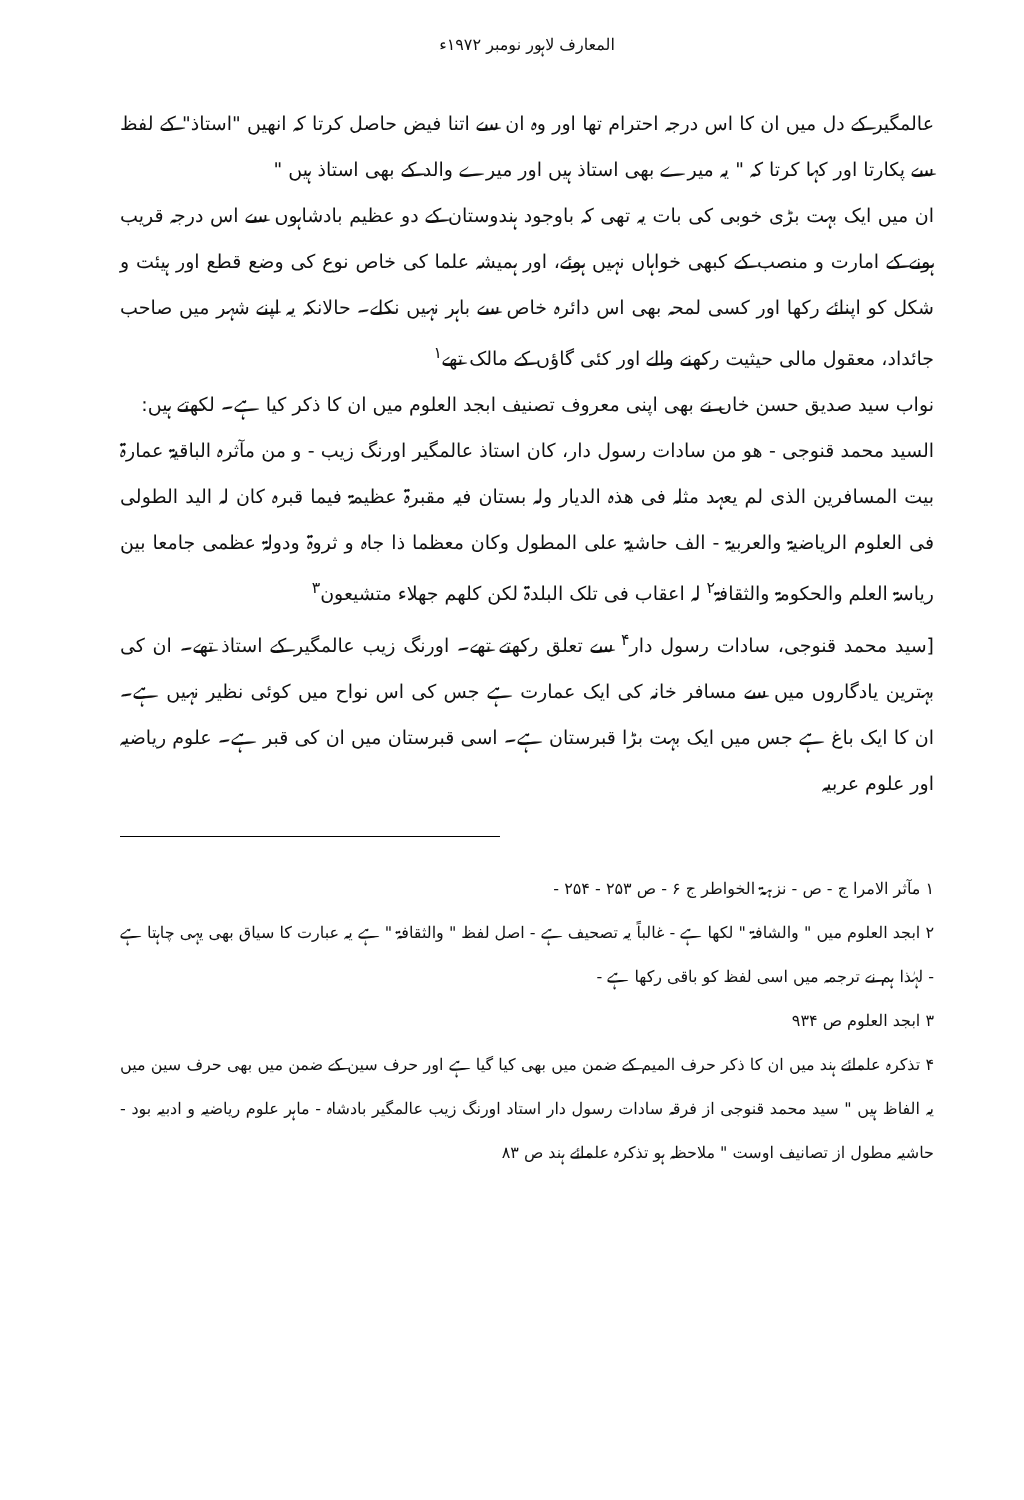المعارف لاہور نومبر ۱۹۷۲ء
عالمگیر کے دل میں ان کا اس درجہ احترام تھا اور وہ ان سے اتنا فیض حاصل کرتا کہ انھیں "استاذ" کے لفظ سے پکارتا اور کہا کرتا کہ " یہ میرے بھی استاذ ہیں اور میرے والد کے بھی استاذ ہیں "
ان میں ایک بہت بڑی خوبی کی بات یہ تھی کہ باوجود ہندوستان کے دو عظیم بادشاہوں سے اس درجہ قریب ہونے کے امارت و منصب کے کبھی خواہاں نہیں ہوئے، اور ہمیشہ علما کی خاص نوع کی وضع قطع اور ہیئت و شکل کو اپنائے رکھا اور کسی لمحہ بھی اس دائرہ خاص سے باہر نہیں نکلے۔ حالانکہ یہ اپنے شہر میں صاحب جائداد، معقول مالی حیثیت رکھنے والے اور کئی گاؤں کے مالک تھے<sup>۱</sup>
نواب سید صدیق حسن خاں نے بھی اپنی معروف تصنیف ابجد العلوم میں ان کا ذکر کیا ہے۔ لکھتے ہیں:
السید محمد قنوجی - ھو من سادات رسول دار، کان استاذ عالمگیر اورنگ زیب - و من مآثرہ الباقیۃ عمارۃ بیت المسافرین الذی لم یعہد مثلہ فی ھذہ الدیار ولہ بستان فیہ مقبرۃ عظیمۃ فیما قبرہ کان لہ الید الطولی فی العلوم الریاضیۃ والعربیۃ - الف حاشیۃ علی المطول وکان معظما ذا جاہ و ثروۃ ودولۃ عظمی جامعا بین ریاسۃ العلم والحکومۃ والثقافۃ<sup>۲</sup> لہ اعقاب فی تلک البلدۃ لکن کلھم جھلاء متشیعون<sup>۳</sup>
[سید محمد قنوجی، سادات رسول دار<sup>۴</sup> سے تعلق رکھتے تھے۔ اورنگ زیب عالمگیر کے استاذ تھے۔ ان کی بہترین یادگاروں میں سے مسافر خانہ کی ایک عمارت ہے جس کی اس نواح میں کوئی نظیر نہیں ہے۔ ان کا ایک باغ ہے جس میں ایک بہت بڑا قبرستان ہے۔ اسی قبرستان میں ان کی قبر ہے۔ علوم ریاضیہ اور علوم عربیہ
۱ مآثر الامرا ج - ص - نزہۃ الخواطر ج ۶ - ص ۲۵۳ - ۲۵۴ -
۲ ابجد العلوم میں " والشافۃ " لکھا ہے - غالباً یہ تصحیف ہے - اصل لفظ " والثقافۃ " ہے یہ عبارت کا سیاق بھی یہی چاہتا ہے - لہٰذا ہم نے ترجمہ میں اسی لفظ کو باقی رکھا ہے -
۳ ابجد العلوم ص ۹۳۴
۴ تذکرہ علمائے ہند میں ان کا ذکر حرف المیم کے ضمن میں بھی کیا گیا ہے اور حرف سین کے ضمن میں بھی حرف سین میں یہ الفاظ ہیں " سید محمد قنوجی از فرقہ سادات رسول دار استاد اورنگ زیب عالمگیر بادشاہ - ماہر علوم ریاضیہ و ادبیہ بود - حاشیہ مطول از تصانیف اوست " ملاحظہ ہو تذکرہ علمائے ہند ص ۸۳